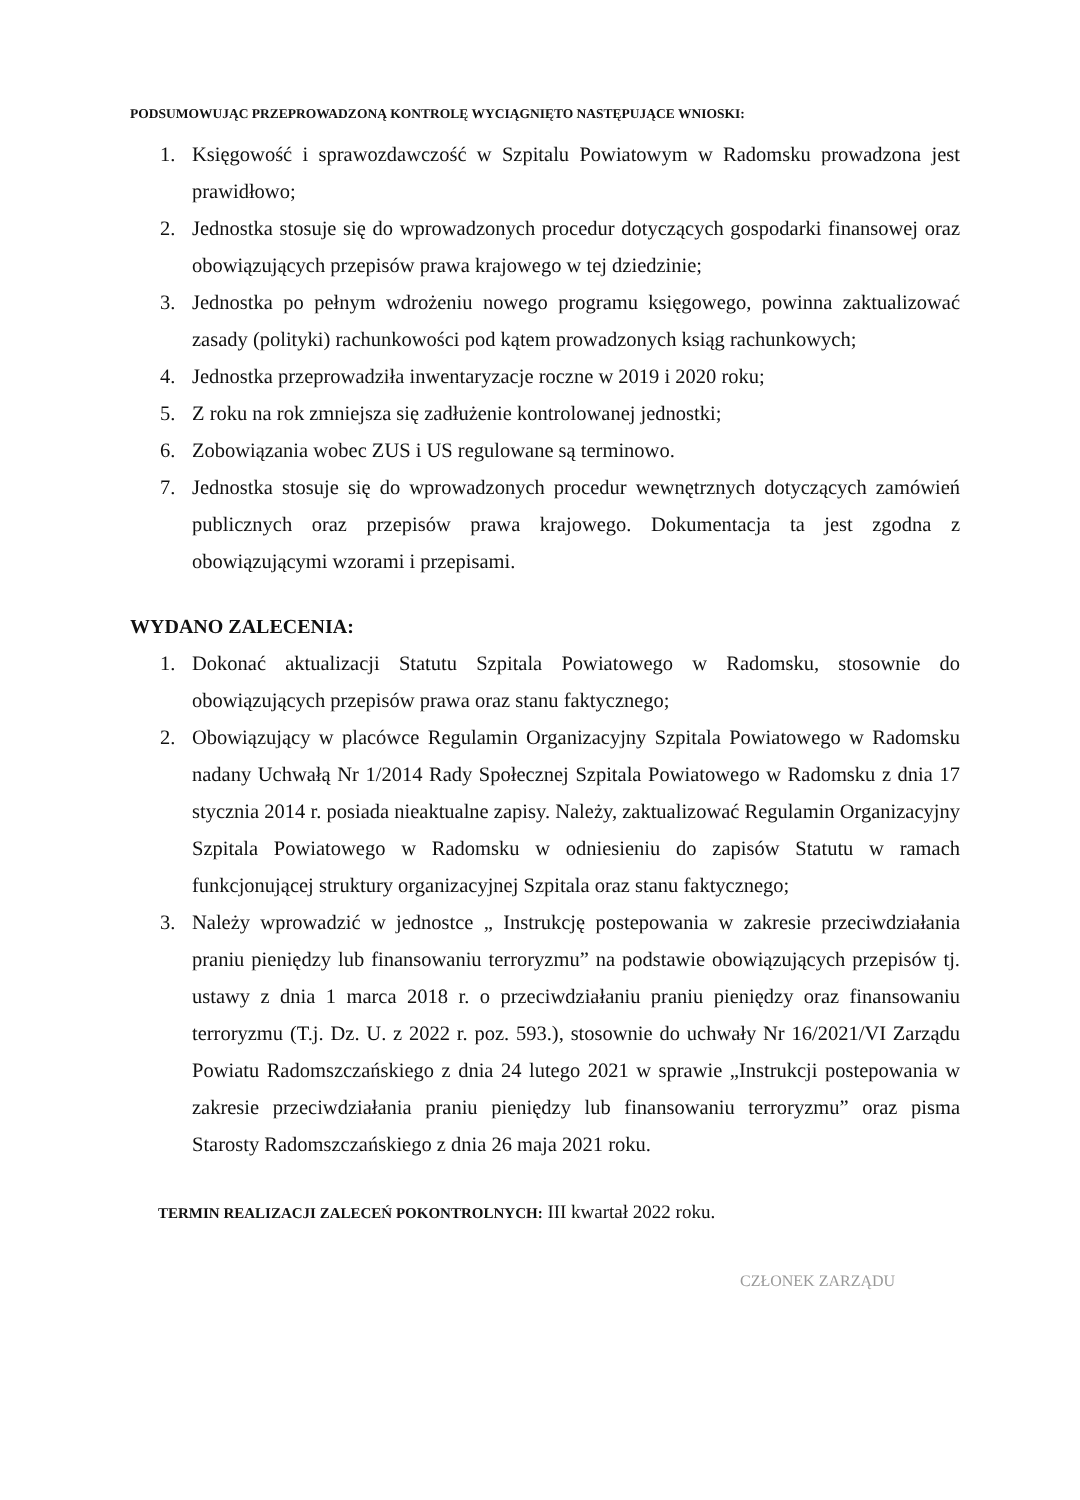PODSUMOWUJĄC PRZEPROWADZONĄ KONTROLĘ WYCIĄGNIĘTO NASTĘPUJĄCE WNIOSKI:
1. Księgowość i sprawozdawczość w Szpitalu Powiatowym w Radomsku prowadzona jest prawidłowo;
2. Jednostka stosuje się do wprowadzonych procedur dotyczących gospodarki finansowej oraz obowiązujących przepisów prawa krajowego w tej dziedzinie;
3. Jednostka po pełnym wdrożeniu nowego programu księgowego, powinna zaktualizować zasady (polityki) rachunkowości pod kątem prowadzonych ksiąg rachunkowych;
4. Jednostka przeprowadziła inwentaryzacje roczne w 2019 i 2020 roku;
5. Z roku na rok zmniejsza się zadłużenie kontrolowanej jednostki;
6. Zobowiązania wobec ZUS i US regulowane są terminowo.
7. Jednostka stosuje się do wprowadzonych procedur wewnętrznych dotyczących zamówień publicznych oraz przepisów prawa krajowego. Dokumentacja ta jest zgodna z obowiązującymi wzorami i przepisami.
WYDANO ZALECENIA:
1. Dokonać aktualizacji Statutu Szpitala Powiatowego w Radomsku, stosownie do obowiązujących przepisów prawa oraz stanu faktycznego;
2. Obowiązujący w placówce Regulamin Organizacyjny Szpitala Powiatowego w Radomsku nadany Uchwałą Nr 1/2014 Rady Społecznej Szpitala Powiatowego w Radomsku z dnia 17 stycznia 2014 r. posiada nieaktualne zapisy. Należy, zaktualizować Regulamin Organizacyjny Szpitala Powiatowego w Radomsku w odniesieniu do zapisów Statutu w ramach funkcjonującej struktury organizacyjnej Szpitala oraz stanu faktycznego;
3. Należy wprowadzić w jednostce „ Instrukcję postepowania w zakresie przeciwdziałania praniu pieniędzy lub finansowaniu terroryzmu” na podstawie obowiązujących przepisów tj. ustawy z dnia 1 marca 2018 r. o przeciwdziałaniu praniu pieniędzy oraz finansowaniu terroryzmu (T.j. Dz. U. z 2022 r. poz. 593.), stosownie do uchwały Nr 16/2021/VI Zarządu Powiatu Radomszczańskiego z dnia 24 lutego 2021 w sprawie „Instrukcji postepowania w zakresie przeciwdziałania praniu pieniędzy lub finansowaniu terroryzmu” oraz pisma Starosty Radomszczańskiego z dnia 26 maja 2021 roku.
TERMIN REALIZACJI ZALECEŃ POKONTROLNYCH: III kwartał 2022 roku.
CZŁONEK ZARZĄDU